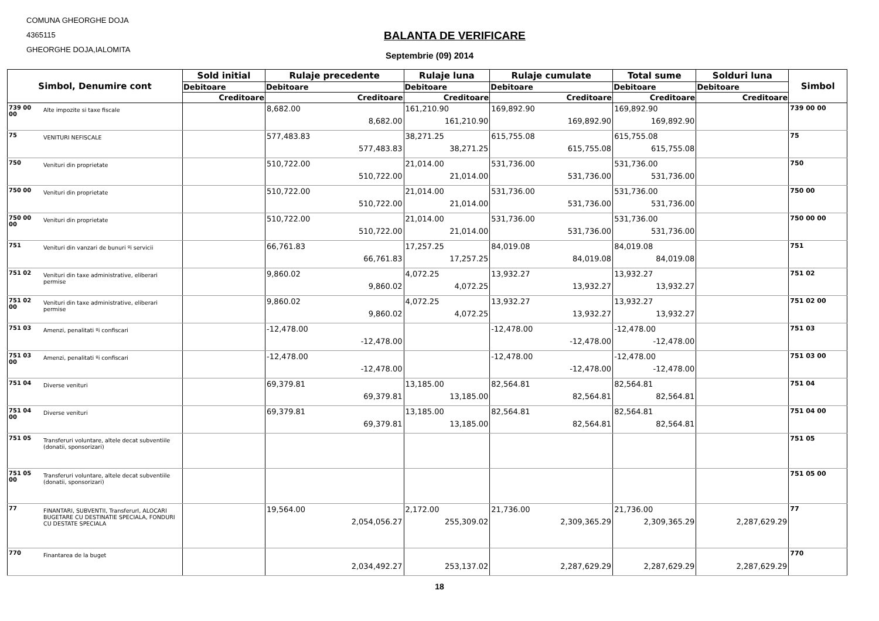COMUNA GHEORGHE DOJA
4365115
GHEORGHE DOJA,IALOMITA
BALANTA DE VERIFICARE
Septembrie (09) 2014
| Simbol, Denumire cont | | Sold initial | Rulaje precedente | Rulaje luna | Rulaje cumulate | Total sume | Solduri luna | Simbol |
| --- | --- | --- | --- | --- | --- | --- | --- | --- |
| | | Debitoare | Debitoare | Debitoare | Debitoare | Debitoare | Debitoare | |
| | | Creditoare | Creditoare | Creditoare | Creditoare | Creditoare | Creditoare | |
| 739 00 00 | Alte impozite si taxe fiscale | | 8,682.00 8,682.00 | 161,210.90 161,210.90 | 169,892.90 169,892.90 | 169,892.90 169,892.90 | | 739 00 00 |
| 75 | VENITURI NEFISCALE | | 577,483.83 577,483.83 | 38,271.25 38,271.25 | 615,755.08 615,755.08 | 615,755.08 615,755.08 | | 75 |
| 750 | Venituri din proprietate | | 510,722.00 510,722.00 | 21,014.00 21,014.00 | 531,736.00 531,736.00 | 531,736.00 531,736.00 | | 750 |
| 750 00 | Venituri din proprietate | | 510,722.00 510,722.00 | 21,014.00 21,014.00 | 531,736.00 531,736.00 | 531,736.00 531,736.00 | | 750 00 |
| 750 00 00 | Venituri din proprietate | | 510,722.00 510,722.00 | 21,014.00 21,014.00 | 531,736.00 531,736.00 | 531,736.00 531,736.00 | | 750 00 00 |
| 751 | Venituri din vanzari de bunuri ºi servicii | | 66,761.83 66,761.83 | 17,257.25 17,257.25 | 84,019.08 84,019.08 | 84,019.08 84,019.08 | | 751 |
| 751 02 | Venituri din taxe administrative, eliberari permise | | 9,860.02 9,860.02 | 4,072.25 4,072.25 | 13,932.27 13,932.27 | 13,932.27 13,932.27 | | 751 02 |
| 751 02 00 | Venituri din taxe administrative, eliberari permise | | 9,860.02 9,860.02 | 4,072.25 4,072.25 | 13,932.27 13,932.27 | 13,932.27 13,932.27 | | 751 02 00 |
| 751 03 | Amenzi, penalitati ºi confiscari | | -12,478.00 -12,478.00 | | -12,478.00 -12,478.00 | -12,478.00 -12,478.00 | | 751 03 |
| 751 03 00 | Amenzi, penalitati ºi confiscari | | -12,478.00 -12,478.00 | | -12,478.00 -12,478.00 | -12,478.00 -12,478.00 | | 751 03 00 |
| 751 04 | Diverse venituri | | 69,379.81 69,379.81 | 13,185.00 13,185.00 | 82,564.81 82,564.81 | 82,564.81 82,564.81 | | 751 04 |
| 751 04 00 | Diverse venituri | | 69,379.81 69,379.81 | 13,185.00 13,185.00 | 82,564.81 82,564.81 | 82,564.81 82,564.81 | | 751 04 00 |
| 751 05 | Transferuri voluntare, altele decat subventiile (donatii, sponsorizari) | | | | | | | 751 05 |
| 751 05 00 | Transferuri voluntare, altele decat subventiile (donatii, sponsorizari) | | | | | | | 751 05 00 |
| 77 | FINANTARI, SUBVENTII, TransferurI, ALOCARI BUGETARE CU DESTINATIE SPECIALA, FONDURI CU DESTATE SPECIALA | | 19,564.00 2,054,056.27 | 2,172.00 255,309.02 | 21,736.00 2,309,365.29 | 21,736.00 2,309,365.29 | 2,287,629.29 | 77 |
| 770 | Finantarea de la buget | | 2,034,492.27 | 253,137.02 | 2,287,629.29 | 2,287,629.29 | 2,287,629.29 | 770 |
18